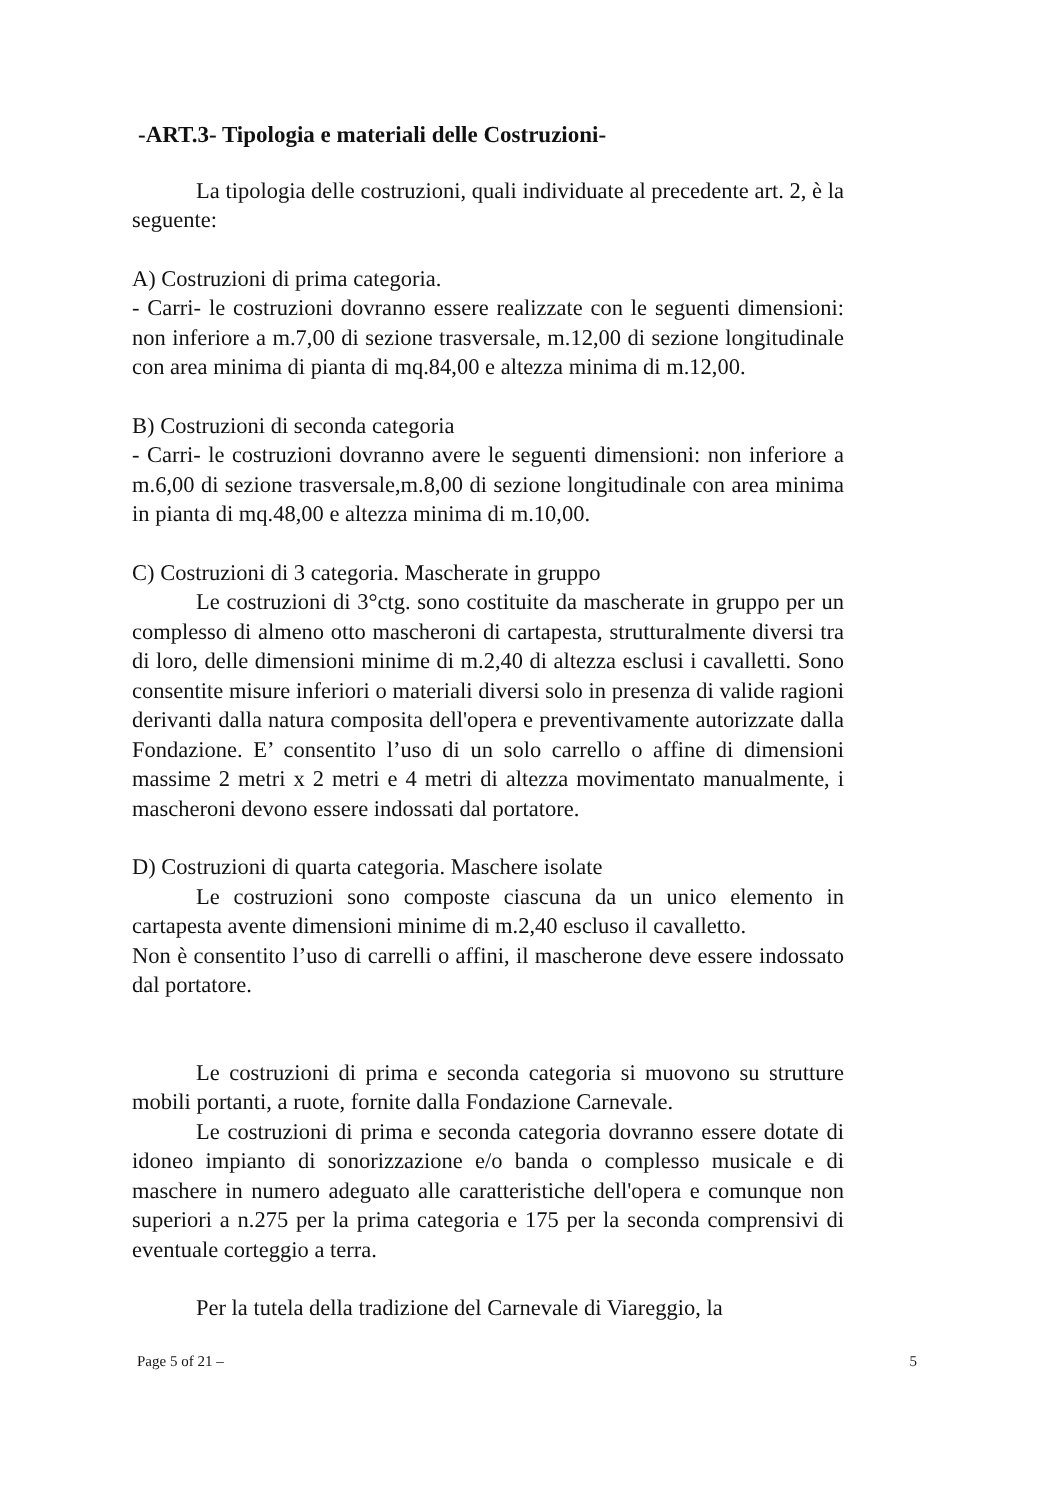-ART.3- Tipologia e materiali delle Costruzioni-
La tipologia delle costruzioni, quali individuate al precedente art. 2, è la seguente:
A) Costruzioni di prima categoria.
- Carri- le costruzioni dovranno essere realizzate con le seguenti dimensioni: non inferiore a m.7,00 di sezione trasversale, m.12,00 di sezione longitudinale con area minima di pianta di mq.84,00 e altezza minima di m.12,00.
B) Costruzioni di seconda categoria
- Carri- le costruzioni dovranno avere le seguenti dimensioni: non inferiore a m.6,00 di sezione trasversale,m.8,00 di sezione longitudinale con area minima in pianta di mq.48,00 e altezza minima di m.10,00.
C) Costruzioni di 3 categoria. Mascherate in gruppo
Le costruzioni di 3°ctg. sono costituite da mascherate in gruppo per un complesso di almeno otto mascheroni di cartapesta, strutturalmente diversi tra di loro, delle dimensioni minime di m.2,40 di altezza esclusi i cavalletti. Sono consentite misure inferiori o materiali diversi solo in presenza di valide ragioni derivanti dalla natura composita dell'opera e preventivamente autorizzate dalla Fondazione. E’ consentito l’uso di un solo carrello o affine di dimensioni massime 2 metri x 2 metri e 4 metri di altezza movimentato manualmente, i mascheroni devono essere indossati dal portatore.
D) Costruzioni di quarta categoria. Maschere isolate
Le costruzioni sono composte ciascuna da un unico elemento in cartapesta avente dimensioni minime di m.2,40 escluso il cavalletto.
Non è consentito l’uso di carrelli o affini, il mascherone deve essere indossato dal portatore.
Le costruzioni di prima e seconda categoria si muovono su strutture mobili portanti, a ruote, fornite dalla Fondazione Carnevale.
Le costruzioni di prima e seconda categoria dovranno essere dotate di idoneo impianto di sonorizzazione e/o banda o complesso musicale e di maschere in numero adeguato alle caratteristiche dell'opera e comunque non superiori a n.275 per la prima categoria e 175 per la seconda comprensivi di eventuale corteggio a terra.
Per la tutela della tradizione del Carnevale di Viareggio, la
Page 5 of 21 – 5